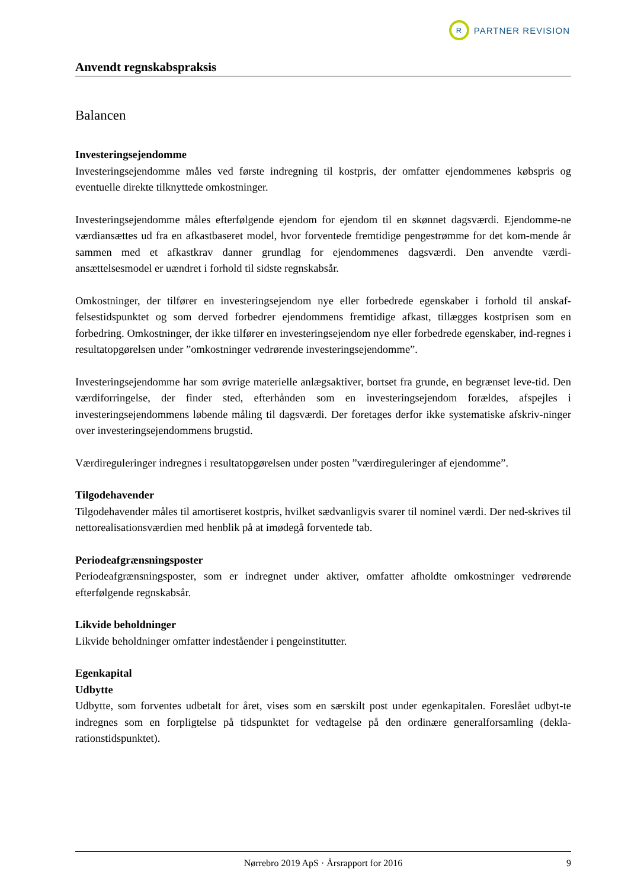R
PARTNER REVISION
Anvendt regnskabspraksis
Balancen
Investeringsejendomme
Investeringsejendomme måles ved første indregning til kostpris, der omfatter ejendommenes købspris og eventuelle direkte tilknyttede omkostninger.
Investeringsejendomme måles efterfølgende ejendom for ejendom til en skønnet dagsværdi. Ejendomme-ne værdiansættes ud fra en afkastbaseret model, hvor forventede fremtidige pengestrømme for det kom-mende år sammen med et afkastkrav danner grundlag for ejendommenes dagsværdi. Den anvendte værdi-ansættelsesmodel er uændret i forhold til sidste regnskabsår.
Omkostninger, der tilfører en investeringsejendom nye eller forbedrede egenskaber i forhold til anskaf-felsestidspunktet og som derved forbedrer ejendommens fremtidige afkast, tillægges kostprisen som en forbedring. Omkostninger, der ikke tilfører en investeringsejendom nye eller forbedrede egenskaber, ind-regnes i resultatopgørelsen under ”omkostninger vedrørende investeringsejendomme”.
Investeringsejendomme har som øvrige materielle anlægsaktiver, bortset fra grunde, en begrænset leve-tid. Den værdiforringelse, der finder sted, efterhånden som en investeringsejendom forældes, afspejles i investeringsejendommens løbende måling til dagsværdi. Der foretages derfor ikke systematiske afskriv-ninger over investeringsejendommens brugstid.
Værdireguleringer indregnes i resultatopgørelsen under posten ”værdireguleringer af ejendomme”.
Tilgodehavender
Tilgodehavender måles til amortiseret kostpris, hvilket sædvanligvis svarer til nominel værdi. Der ned-skrives til nettorealisationsværdien med henblik på at imødegå forventede tab.
Periodeafgrænsningsposter
Periodeafgrænsningsposter, som er indregnet under aktiver, omfatter afholdte omkostninger vedrørende efterfølgende regnskabsår.
Likvide beholdninger
Likvide beholdninger omfatter indeståender i pengeinstitutter.
Egenkapital
Udbytte
Udbytte, som forventes udbetalt for året, vises som en særskilt post under egenkapitalen. Foreslået udbyt-te indregnes som en forpligtelse på tidspunktet for vedtagelse på den ordinære generalforsamling (dekla-rationstidspunktet).
Nørrebro 2019 ApS · Årsrapport for 2016 9